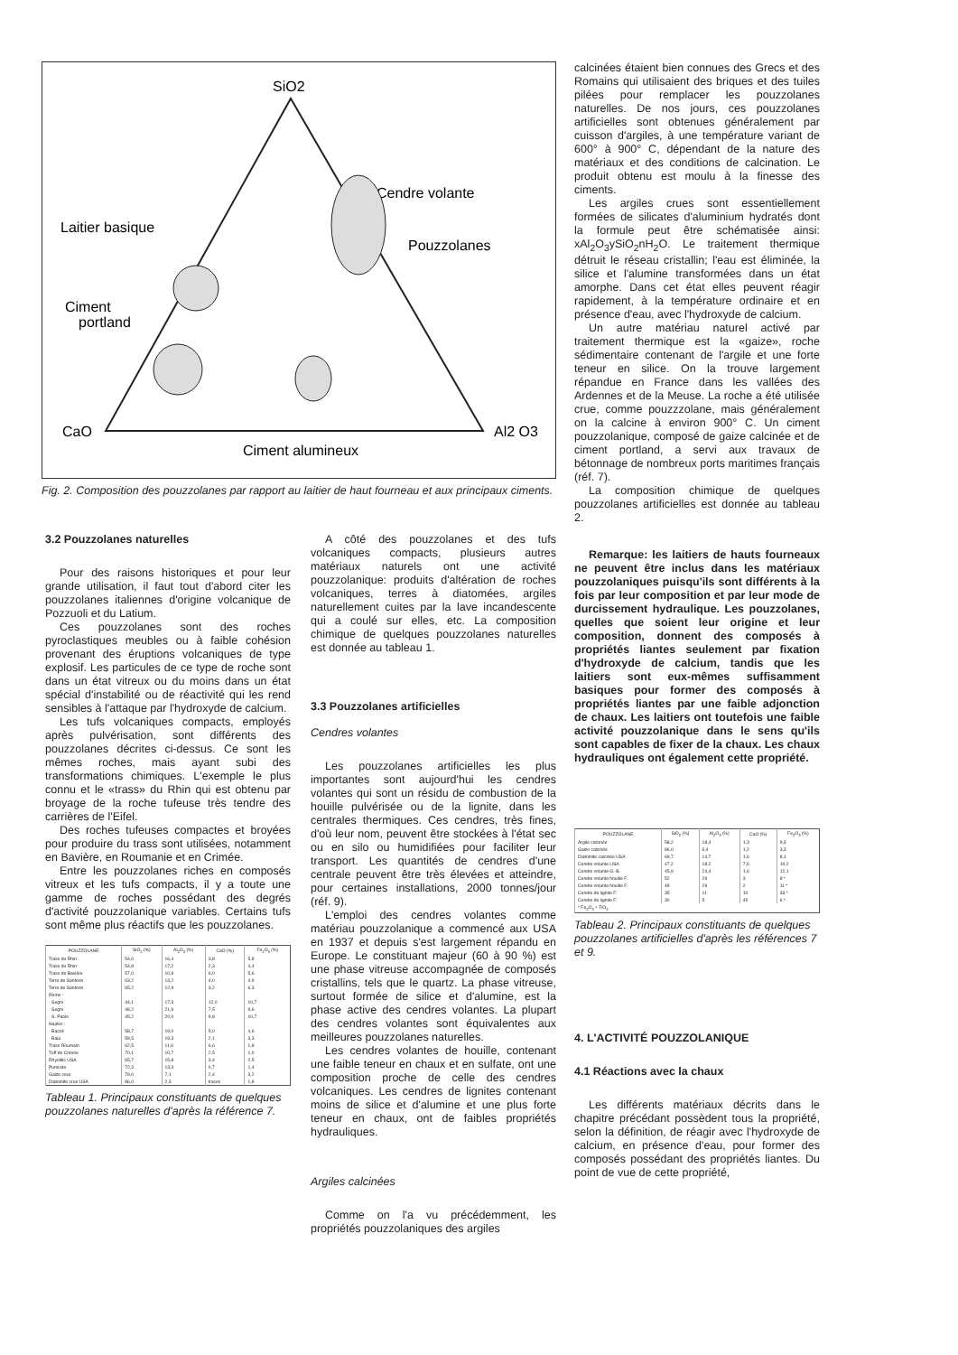SiO2
CaO
Al2 O3
Cendre volante
Pouzzolanes
Laitier basique
Ciment
portland
Ciment alumineux
Fig. 2. Composition des pouzzolanes par rapport au laitier de haut fourneau et aux principaux ciments.
3.2 Pouzzolanes naturelles
Pour des raisons historiques et pour leur grande utilisation, il faut tout d'abord citer les pouzzolanes italiennes d'origine volcanique de Pozzuoli et du Latium.
Ces pouzzolanes sont des roches pyroclastiques meubles ou à faible cohésion provenant des éruptions volcaniques de type explosif. Les particules de ce type de roche sont dans un état vitreux ou du moins dans un état spécial d'instabilité ou de réactivité qui les rend sensibles à l'attaque par l'hydroxyde de calcium.
Les tufs volcaniques compacts, employés après pulvérisation, sont différents des pouzzolanes décrites ci-dessus. Ce sont les mêmes roches, mais ayant subi des transformations chimiques. L'exemple le plus connu et le «trass» du Rhin qui est obtenu par broyage de la roche tufeuse très tendre des carrières de l'Eifel.
Des roches tufeuses compactes et broyées pour produire du trass sont utilisées, notamment en Bavière, en Roumanie et en Crimée.
Entre les pouzzolanes riches en composés vitreux et les tufs compacts, il y a toute une gamme de roches possédant des degrés d'activité pouzzolanique variables. Certains tufs sont même plus réactifs que les pouzzolanes.
| POUZZOLANE | SiO<sub>2</sub> (%) | Al<sub>2</sub>O<sub>3</sub> (%) | CaO (%) | Fe<sub>2</sub>O<sub>3</sub> (%) |
| --- | --- | --- | --- | --- |
| Trass du Rhin | 54,6 | 16,4 | 3,8 | 5,8 |
| Trass du Rhin | 54,8 | 17,2 | 2,3 | 4,4 |
| Trass de Bavière | 57,0 | 10,9 | 6,0 | 5,6 |
| Terre de Santorin | 63,2 | 13,2 | 4,0 | 4,9 |
| Terre de Santorin | 65,2 | 12,9 | 3,2 | 6,3 |
| Rome : | | | | |
| - Segni | 44,1 | 17,3 | 12,0 | 10,7 |
| - Segni | 48,2 | 21,9 | 7,5 | 9,6 |
| - S. Paolo | 45,2 | 20,0 | 9,8 | 10,7 |
| Naples : | | | | |
| - Bacoli | 58,7 | 19,0 | 5,0 | 4,6 |
| - Baia | 59,5 | 19,3 | 2,1 | 3,3 |
| Trass Roumain | 62,5 | 11,6 | 6,6 | 1,8 |
| Tuff de Crimée | 70,1 | 10,7 | 2,5 | 1,0 |
| Rhyolitic USA | 65,7 | 15,8 | 3,4 | 2,5 |
| Pumicite | 72,3 | 13,3 | 0,7 | 1,4 |
| Gaize crue | 79,6 | 7,1 | 2,4 | 3,2 |
| Diatomite crue USA | 86,0 | 2,3 | traces | 1,8 |
Tableau 1. Principaux constituants de quelques pouzzolanes naturelles d'après la référence 7.
A côté des pouzzolanes et des tufs volcaniques compacts, plusieurs autres matériaux naturels ont une activité pouzzolanique: produits d'altération de roches volcaniques, terres à diatomées, argiles naturellement cuites par la lave incandescente qui a coulé sur elles, etc. La composition chimique de quelques pouzzolanes naturelles est donnée au tableau 1.
3.3 Pouzzolanes artificielles
Cendres volantes
Les pouzzolanes artificielles les plus importantes sont aujourd'hui les cendres volantes qui sont un résidu de combustion de la houille pulvérisée ou de la lignite, dans les centrales thermiques. Ces cendres, très fines, d'où leur nom, peuvent être stockées à l'état sec ou en silo ou humidifiées pour faciliter leur transport. Les quantités de cendres d'une centrale peuvent être très élevées et atteindre, pour certaines installations, 2000 tonnes/jour (réf. 9).
L'emploi des cendres volantes comme matériau pouzzolanique a commencé aux USA en 1937 et depuis s'est largement répandu en Europe. Le constituant majeur (60 à 90 %) est une phase vitreuse accompagnée de composés cristallins, tels que le quartz. La phase vitreuse, surtout formée de silice et d'alumine, est la phase active des cendres volantes. La plupart des cendres volantes sont équivalentes aux meilleures pouzzolanes naturelles.
Les cendres volantes de houille, contenant une faible teneur en chaux et en sulfate, ont une composition proche de celle des cendres volcaniques. Les cendres de lignites contenant moins de silice et d'alumine et une plus forte teneur en chaux, ont de faibles propriétés hydrauliques.
Argiles calcinées
Comme on l'a vu précédemment, les propriétés pouzzolaniques des argiles
calcinées étaient bien connues des Grecs et des Romains qui utilisaient des briques et des tuiles pilées pour remplacer les pouzzolanes naturelles. De nos jours, ces pouzzolanes artificielles sont obtenues généralement par cuisson d'argiles, à une température variant de 600° à 900° C, dépendant de la nature des matériaux et des conditions de calcination. Le produit obtenu est moulu à la finesse des ciments.
Les argiles crues sont essentiellement formées de silicates d'aluminium hydratés dont la formule peut être schématisée ainsi: xAl<sub>2</sub>O<sub>3</sub>ySiO<sub>2</sub>nH<sub>2</sub>O. Le traitement thermique détruit le réseau cristallin; l'eau est éliminée, la silice et l'alumine transformées dans un état amorphe. Dans cet état elles peuvent réagir rapidement, à la température ordinaire et en présence d'eau, avec l'hydroxyde de calcium.
Un autre matériau naturel activé par traitement thermique est la «gaize», roche sédimentaire contenant de l'argile et une forte teneur en silice. On la trouve largement répandue en France dans les vallées des Ardennes et de la Meuse. La roche a été utilisée crue, comme pouzzzolane, mais généralement on la calcine à environ 900° C. Un ciment pouzzolanique, composé de gaize calcinée et de ciment portland, a servi aux travaux de bétonnage de nombreux ports maritimes français (réf. 7).
La composition chimique de quelques pouzzolanes artificielles est donnée au tableau 2.
Remarque: les laitiers de hauts fourneaux ne peuvent être inclus dans les matériaux pouzzolaniques puisqu'ils sont différents à la fois par leur composition et par leur mode de durcissement hydraulique. Les pouzzolanes, quelles que soient leur origine et leur composition, donnent des composés à propriétés liantes seulement par fixation d'hydroxyde de calcium, tandis que les laitiers sont eux-mêmes suffisamment basiques pour former des composés à propriétés liantes par une faible adjonction de chaux. Les laitiers ont toutefois une faible activité pouzzolanique dans le sens qu'ils sont capables de fixer de la chaux. Les chaux hydrauliques ont également cette propriété.
| POUZZOLANE | SiO<sub>2</sub> (%) | Al<sub>2</sub>O<sub>3</sub> (%) | CaO (%) | Fe<sub>2</sub>O<sub>3</sub> (%) |
| --- | --- | --- | --- | --- |
| Argile calcinée | 58,2 | 18,4 | 1,3 | 9,3 |
| Gaize calcinée | 86,0 | 6,4 | 1,2 | 3,3 |
| Diatomite calcinée USA | 69,7 | 14,7 | 1,6 | 8,1 |
| Cendre volante USA | 47,2 | 18,2 | 7,6 | 19,2 |
| Cendre volante G.-B. | 45,9 | 24,4 | 1,6 | 12,1 |
| Cendre volante houille F. | 52 | 29 | 3 | 8 * |
| Cendre volante houille F. | 49 | 29 | 2 | 11 * |
| Cendre de lignite F. | 35 | 11 | 10 | 33 * |
| Cendre de lignite F. | 30 | 5 | 45 | 6 * |
| * Fe<sub>2</sub>O<sub>3</sub> + TiO<sub>2</sub> | | | | |
Tableau 2. Principaux constituants de quelques pouzzolanes artificielles d'après les références 7 et 9.
4. L'ACTIVITÉ POUZZOLANIQUE
4.1 Réactions avec la chaux
Les différents matériaux décrits dans le chapitre précédant possèdent tous la propriété, selon la définition, de réagir avec l'hydroxyde de calcium, en présence d'eau, pour former des composés possédant des propriétés liantes. Du point de vue de cette propriété,